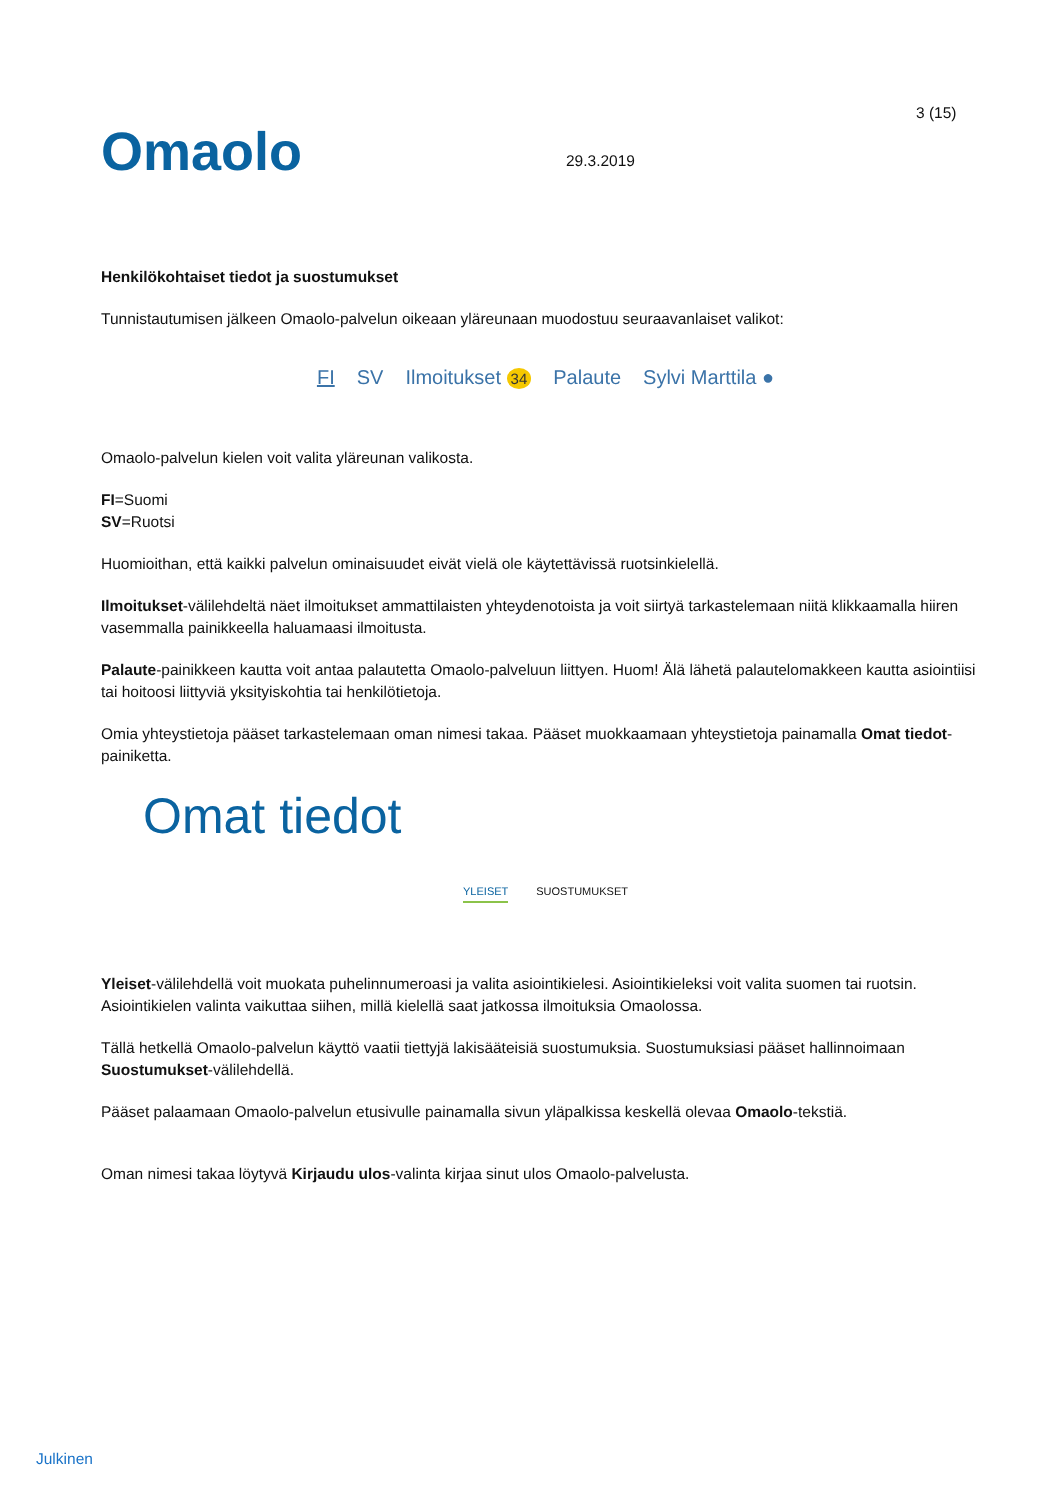Omaolo
29.3.2019
3 (15)
Henkilökohtaiset tiedot ja suostumukset
Tunnistautumisen jälkeen Omaolo-palvelun oikeaan yläreunaan muodostuu seuraavanlaiset valikot:
FI SV Ilmoitukset 34 Palaute Sylvi Marttila ●
Omaolo-palvelun kielen voit valita yläreunan valikosta.
FI=Suomi
SV=Ruotsi
Huomioithan, että kaikki palvelun ominaisuudet eivät vielä ole käytettävissä ruotsinkielellä.
Ilmoitukset-välilehdeltä näet ilmoitukset ammattilaisten yhteydenotoista ja voit siirtyä tarkastelemaan niitä klikkaamalla hiiren vasemmalla painikkeella haluamaasi ilmoitusta.
Palaute-painikkeen kautta voit antaa palautetta Omaolo-palveluun liittyen. Huom! Älä lähetä palautelomakkeen kautta asiointiisi tai hoitoosi liittyviä yksityiskohtia tai henkilötietoja.
Omia yhteystietoja pääset tarkastelemaan oman nimesi takaa. Pääset muokkaamaan yhteystietoja painamalla Omat tiedot-painiketta.
Omat tiedot
YLEISET SUOSTUMUKSET
Yleiset-välilehdellä voit muokata puhelinnumeroasi ja valita asiointikielesi. Asiointikieleksi voit valita suomen tai ruotsin. Asiointikielen valinta vaikuttaa siihen, millä kielellä saat jatkossa ilmoituksia Omaolossa.
Tällä hetkellä Omaolo-palvelun käyttö vaatii tiettyjä lakisääteisiä suostumuksia. Suostumuksiasi pääset hallinnoimaan Suostumukset-välilehdellä.
Pääset palaamaan Omaolo-palvelun etusivulle painamalla sivun yläpalkissa keskellä olevaa Omaolo-tekstiä.
Oman nimesi takaa löytyvä Kirjaudu ulos-valinta kirjaa sinut ulos Omaolo-palvelusta.
Julkinen